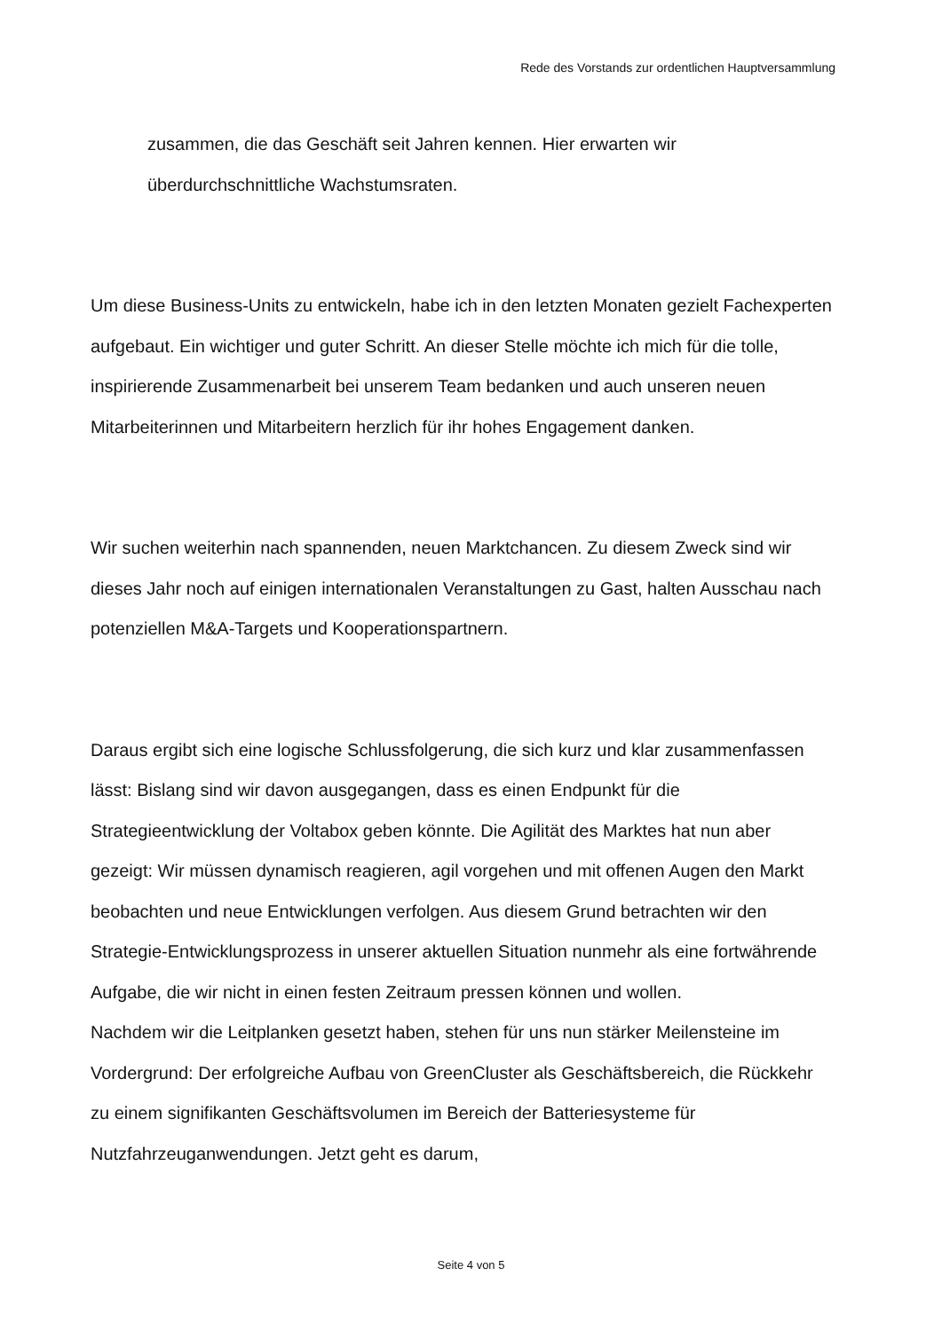Rede des Vorstands zur ordentlichen Hauptversammlung
zusammen, die das Geschäft seit Jahren kennen. Hier erwarten wir
überdurchschnittliche Wachstumsraten.
Um diese Business-Units zu entwickeln, habe ich in den letzten Monaten gezielt Fachexperten aufgebaut. Ein wichtiger und guter Schritt. An dieser Stelle möchte ich mich für die tolle, inspirierende Zusammenarbeit bei unserem Team bedanken und auch unseren neuen Mitarbeiterinnen und Mitarbeitern herzlich für ihr hohes Engagement danken.
Wir suchen weiterhin nach spannenden, neuen Marktchancen. Zu diesem Zweck sind wir dieses Jahr noch auf einigen internationalen Veranstaltungen zu Gast, halten Ausschau nach potenziellen M&A-Targets und Kooperationspartnern.
Daraus ergibt sich eine logische Schlussfolgerung, die sich kurz und klar zusammenfassen lässt: Bislang sind wir davon ausgegangen, dass es einen Endpunkt für die Strategieentwicklung der Voltabox geben könnte. Die Agilität des Marktes hat nun aber gezeigt: Wir müssen dynamisch reagieren, agil vorgehen und mit offenen Augen den Markt beobachten und neue Entwicklungen verfolgen. Aus diesem Grund betrachten wir den Strategie-Entwicklungsprozess in unserer aktuellen Situation nunmehr als eine fortwährende Aufgabe, die wir nicht in einen festen Zeitraum pressen können und wollen.
Nachdem wir die Leitplanken gesetzt haben, stehen für uns nun stärker Meilensteine im Vordergrund: Der erfolgreiche Aufbau von GreenCluster als Geschäftsbereich, die Rückkehr zu einem signifikanten Geschäftsvolumen im Bereich der Batteriesysteme für Nutzfahrzeuganwendungen. Jetzt geht es darum,
Seite 4 von 5